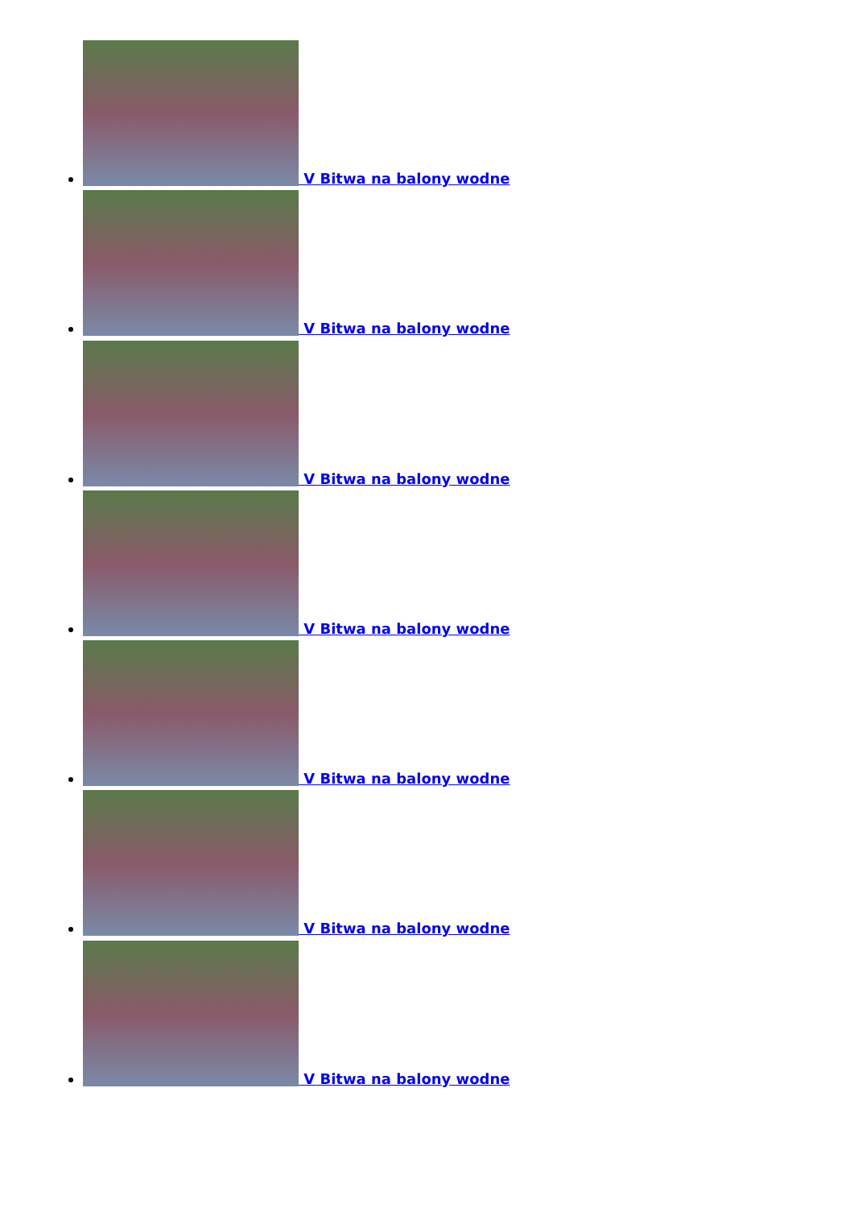V Bitwa na balony wodne
V Bitwa na balony wodne
V Bitwa na balony wodne
V Bitwa na balony wodne
V Bitwa na balony wodne
V Bitwa na balony wodne
V Bitwa na balony wodne